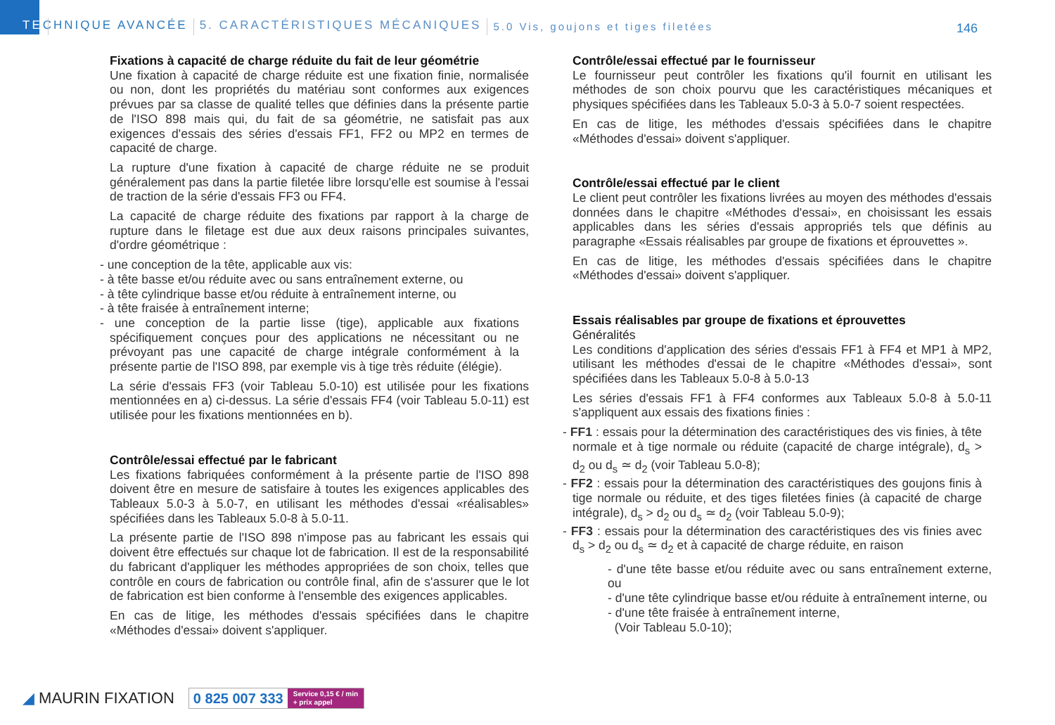TE CHNIQUE AVANCÉE 5. CARACTÉRISTIQUES MÉCANIQUES 5.0 Vis, goujons et tiges filetées
146
Fixations à capacité de charge réduite du fait de leur géométrie
Une fixation à capacité de charge réduite est une fixation finie, normalisée ou non, dont les propriétés du matériau sont conformes aux exigences prévues par sa classe de qualité telles que définies dans la présente partie de l'ISO 898 mais qui, du fait de sa géométrie, ne satisfait pas aux exigences d'essais des séries d'essais FF1, FF2 ou MP2 en termes de capacité de charge.
La rupture d'une fixation à capacité de charge réduite ne se produit généralement pas dans la partie filetée libre lorsqu'elle est soumise à l'essai de traction de la série d'essais FF3 ou FF4.
La capacité de charge réduite des fixations par rapport à la charge de rupture dans le filetage est due aux deux raisons principales suivantes, d'ordre géométrique :
- une conception de la tête, applicable aux vis:
- à tête basse et/ou réduite avec ou sans entraînement externe, ou
- à tête cylindrique basse et/ou réduite à entraînement interne, ou
- à tête fraisée à entraînement interne;
- une conception de la partie lisse (tige), applicable aux fixations spécifiquement conçues pour des applications ne nécessitant ou ne prévoyant pas une capacité de charge intégrale conformément à la présente partie de l'ISO 898, par exemple vis à tige très réduite (élégie).
La série d'essais FF3 (voir Tableau 5.0-10) est utilisée pour les fixations mentionnées en a) ci-dessus. La série d'essais FF4 (voir Tableau 5.0-11) est utilisée pour les fixations mentionnées en b).
Contrôle/essai effectué par le fabricant
Les fixations fabriquées conformément à la présente partie de l'ISO 898 doivent être en mesure de satisfaire à toutes les exigences applicables des Tableaux 5.0-3 à 5.0-7, en utilisant les méthodes d'essai «réalisables» spécifiées dans les Tableaux 5.0-8 à 5.0-11.
La présente partie de l'ISO 898 n'impose pas au fabricant les essais qui doivent être effectués sur chaque lot de fabrication. Il est de la responsabilité du fabricant d'appliquer les méthodes appropriées de son choix, telles que contrôle en cours de fabrication ou contrôle final, afin de s'assurer que le lot de fabrication est bien conforme à l'ensemble des exigences applicables.
En cas de litige, les méthodes d'essais spécifiées dans le chapitre «Méthodes d'essai» doivent s'appliquer.
Contrôle/essai effectué par le fournisseur
Le fournisseur peut contrôler les fixations qu'il fournit en utilisant les méthodes de son choix pourvu que les caractéristiques mécaniques et physiques spécifiées dans les Tableaux 5.0-3 à 5.0-7 soient respectées.
En cas de litige, les méthodes d'essais spécifiées dans le chapitre «Méthodes d'essai» doivent s'appliquer.
Contrôle/essai effectué par le client
Le client peut contrôler les fixations livrées au moyen des méthodes d'essais données dans le chapitre «Méthodes d'essai», en choisissant les essais applicables dans les séries d'essais appropriés tels que définis au paragraphe «Essais réalisables par groupe de fixations et éprouvettes ».
En cas de litige, les méthodes d'essais spécifiées dans le chapitre «Méthodes d'essai» doivent s'appliquer.
Essais réalisables par groupe de fixations et éprouvettes
Généralités
Les conditions d'application des séries d'essais FF1 à FF4 et MP1 à MP2, utilisant les méthodes d'essai de le chapitre «Méthodes d'essai», sont spécifiées dans les Tableaux 5.0-8 à 5.0-13
Les séries d'essais FF1 à FF4 conformes aux Tableaux 5.0-8 à 5.0-11 s'appliquent aux essais des fixations finies :
- FF1 : essais pour la détermination des caractéristiques des vis finies, à tête normale et à tige normale ou réduite (capacité de charge intégrale), d<sub>s</sub> > d<sub>2</sub> ou d<sub>s</sub> ≃ d<sub>2</sub> (voir Tableau 5.0-8);
- FF2 : essais pour la détermination des caractéristiques des goujons finis à tige normale ou réduite, et des tiges filetées finies (à capacité de charge intégrale), d<sub>s</sub> > d<sub>2</sub> ou d<sub>s</sub> ≃ d<sub>2</sub> (voir Tableau 5.0-9);
- FF3 : essais pour la détermination des caractéristiques des vis finies avec d<sub>s</sub> > d<sub>2</sub> ou d<sub>s</sub> ≃ d<sub>2</sub> et à capacité de charge réduite, en raison
- d'une tête basse et/ou réduite avec ou sans entraînement externe, ou
- d'une tête cylindrique basse et/ou réduite à entraînement interne, ou
- d'une tête fraisée à entraînement interne,
(Voir Tableau 5.0-10);
◢ MAURIN FIXATION
0 825 007 333
Service 0,15 € / min
+ prix appel